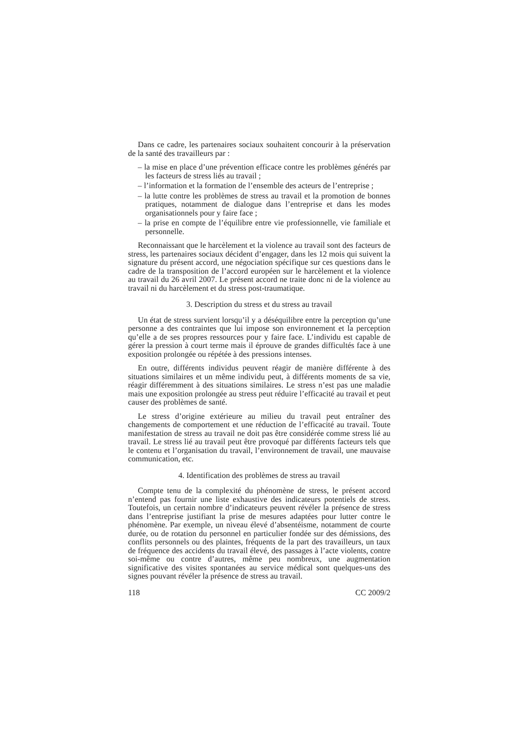Dans ce cadre, les partenaires sociaux souhaitent concourir à la préservation de la santé des travailleurs par :
– la mise en place d’une prévention efficace contre les problèmes générés par les facteurs de stress liés au travail ;
– l’information et la formation de l’ensemble des acteurs de l’entreprise ;
– la lutte contre les problèmes de stress au travail et la promotion de bonnes pratiques, notamment de dialogue dans l’entreprise et dans les modes organisationnels pour y faire face ;
– la prise en compte de l’équilibre entre vie professionnelle, vie familiale et personnelle.
Reconnaissant que le harcèlement et la violence au travail sont des facteurs de stress, les partenaires sociaux décident d’engager, dans les 12 mois qui suivent la signature du présent accord, une négociation spécifique sur ces questions dans le cadre de la transposition de l’accord européen sur le harcèlement et la violence au travail du 26 avril 2007. Le présent accord ne traite donc ni de la violence au travail ni du harcèlement et du stress post-traumatique.
3. Description du stress et du stress au travail
Un état de stress survient lorsqu’il y a déséquilibre entre la perception qu’une personne a des contraintes que lui impose son environnement et la perception qu’elle a de ses propres ressources pour y faire face. L’individu est capable de gérer la pression à court terme mais il éprouve de grandes difficultés face à une exposition prolongée ou répétée à des pressions intenses.
En outre, différents individus peuvent réagir de manière différente à des situations similaires et un même individu peut, à différents moments de sa vie, réagir différemment à des situations similaires. Le stress n’est pas une maladie mais une exposition prolongée au stress peut réduire l’efficacité au travail et peut causer des problèmes de santé.
Le stress d’origine extérieure au milieu du travail peut entraîner des changements de comportement et une réduction de l’efficacité au travail. Toute manifestation de stress au travail ne doit pas être considérée comme stress lié au travail. Le stress lié au travail peut être provoqué par différents facteurs tels que le contenu et l’organisation du travail, l’environnement de travail, une mauvaise communication, etc.
4. Identification des problèmes de stress au travail
Compte tenu de la complexité du phénomène de stress, le présent accord n’entend pas fournir une liste exhaustive des indicateurs potentiels de stress. Toutefois, un certain nombre d’indicateurs peuvent révéler la présence de stress dans l’entreprise justifiant la prise de mesures adaptées pour lutter contre le phénomène. Par exemple, un niveau élevé d’absentéisme, notamment de courte durée, ou de rotation du personnel en particulier fondée sur des démissions, des conflits personnels ou des plaintes, fréquents de la part des travailleurs, un taux de fréquence des accidents du travail élevé, des passages à l’acte violents, contre soi-même ou contre d’autres, même peu nombreux, une augmentation significative des visites spontanées au service médical sont quelques-uns des signes pouvant révéler la présence de stress au travail.
118 CC 2009/2